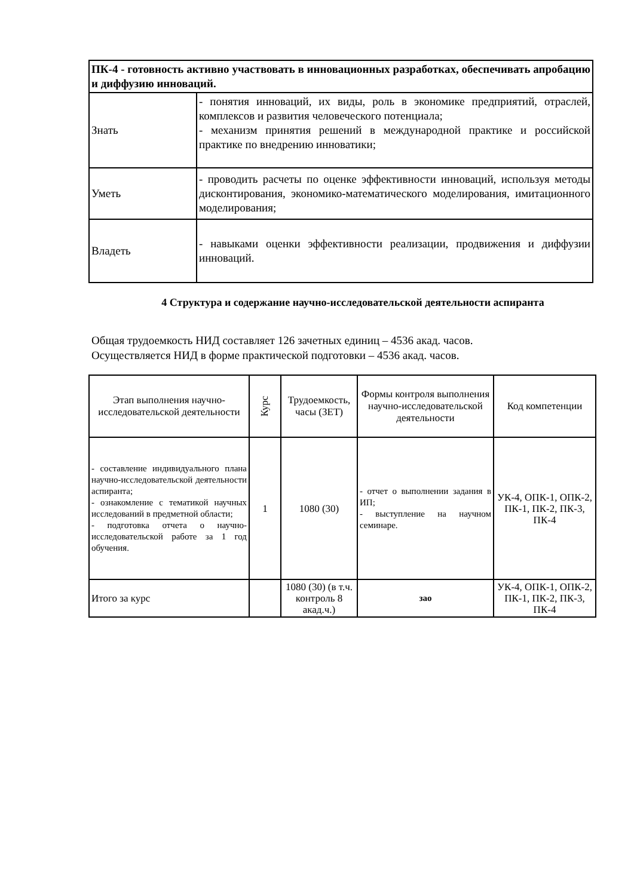| ПК-4 - готовность активно участвовать в инновационных разработках, обеспечивать апробацию и диффузию инноваций. | |
| Знать | - понятия инноваций, их виды, роль в экономике предприятий, отраслей, комплексов и развития человеческого потенциала; - механизм принятия решений в международной практике и российской практике по внедрению инноватики; |
| Уметь | - проводить расчеты по оценке эффективности инноваций, используя методы дисконтирования, экономико-математического моделирования, имитационного моделирования; |
| Владеть | - навыками оценки эффективности реализации, продвижения и диффузии инноваций. |
4 Структура и содержание научно-исследовательской деятельности аспиранта
Общая трудоемкость НИД составляет 126 зачетных единиц – 4536 акад. часов.
Осуществляется НИД в форме практической подготовки – 4536 акад. часов.
| Этап выполнения научно-исследовательской деятельности | Курс | Трудоемкость, часы (ЗЕТ) | Формы контроля выполнения научно-исследовательской деятельности | Код компетенции |
| --- | --- | --- | --- | --- |
| - составление индивидуального плана научно-исследовательской деятельности аспиранта; - ознакомление с тематикой научных исследований в предметной области; - подготовка отчета о научно-исследовательской работе за 1 год обучения. | 1 | 1080 (30) | - отчет о выполнении задания в ИП; - выступление на научном семинаре. | УК-4, ОПК-1, ОПК-2, ПК-1, ПК-2, ПК-3, ПК-4 |
| Итого за курс | | 1080 (30) (в т.ч. контроль 8 акад.ч.) | зао | УК-4, ОПК-1, ОПК-2, ПК-1, ПК-2, ПК-3, ПК-4 |